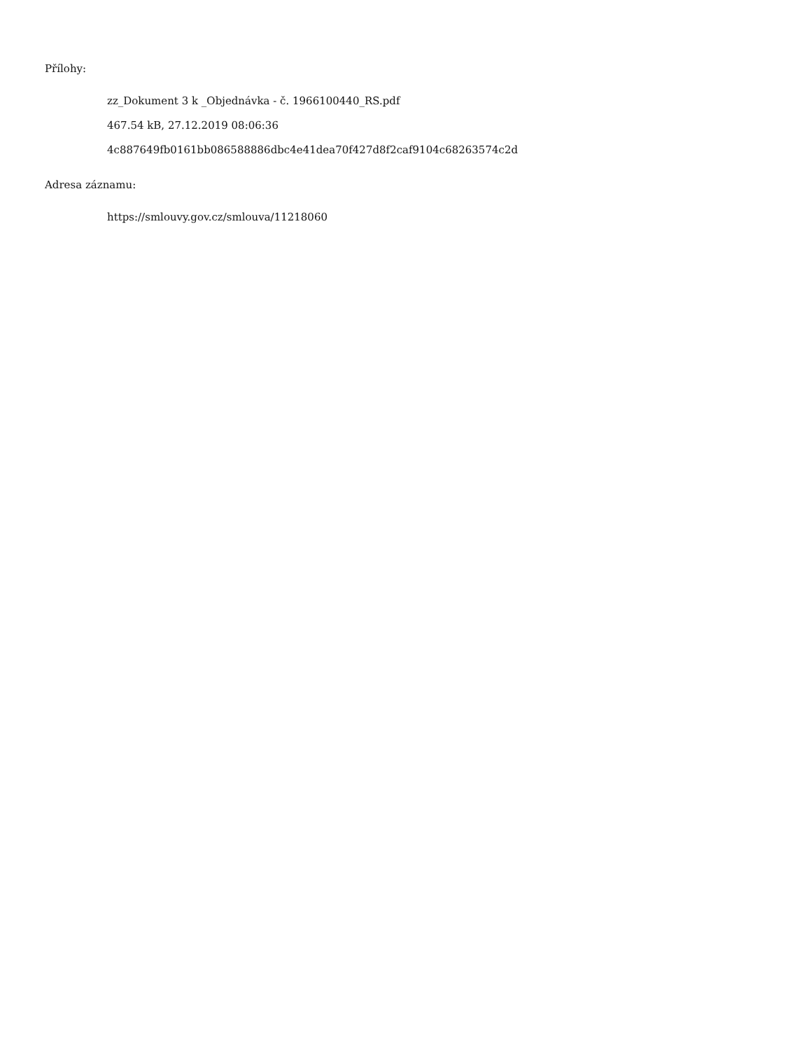Přílohy:
zz_Dokument 3 k _Objednávka - č. 1966100440_RS.pdf
467.54 kB, 27.12.2019 08:06:36
4c887649fb0161bb086588886dbc4e41dea70f427d8f2caf9104c68263574c2d
Adresa záznamu:
https://smlouvy.gov.cz/smlouva/11218060